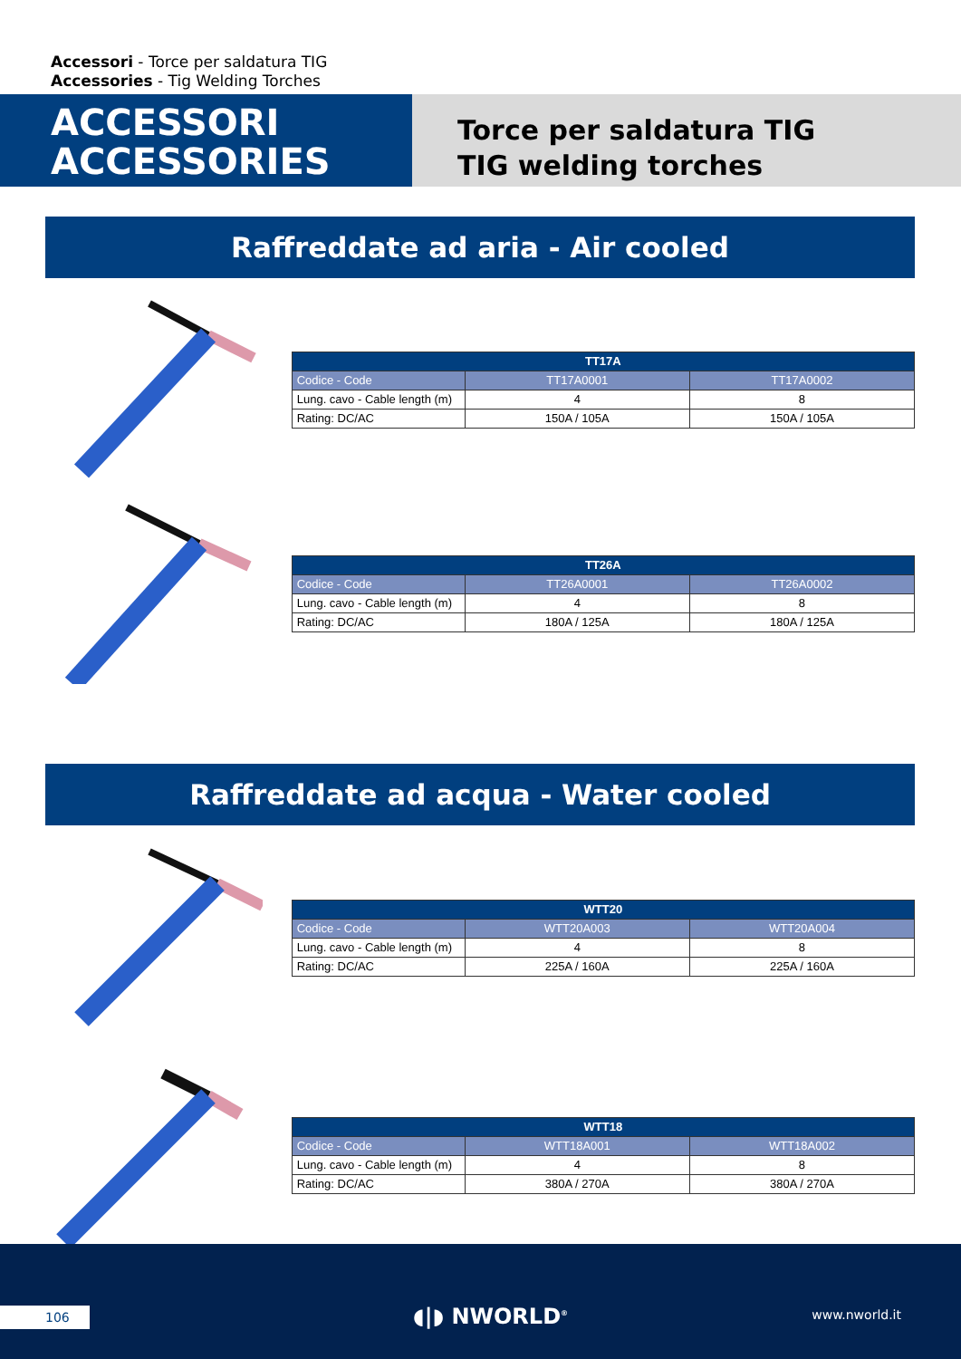Accessori - Torce per saldatura TIG
Accessories - Tig Welding Torches
ACCESSORI
ACCESSORIES
Torce per saldatura TIG
TIG welding torches
Raffreddate ad aria - Air cooled
| TT17A | | |
| --- | --- | --- |
| Codice - Code | TT17A0001 | TT17A0002 |
| Lung. cavo - Cable length (m) | 4 | 8 |
| Rating: DC/AC | 150A / 105A | 150A / 105A |
| TT26A | | |
| --- | --- | --- |
| Codice - Code | TT26A0001 | TT26A0002 |
| Lung. cavo - Cable length (m) | 4 | 8 |
| Rating: DC/AC | 180A / 125A | 180A / 125A |
Raffreddate ad acqua - Water cooled
| WTT20 | | |
| --- | --- | --- |
| Codice - Code | WTT20A003 | WTT20A004 |
| Lung. cavo - Cable length (m) | 4 | 8 |
| Rating: DC/AC | 225A / 160A | 225A / 160A |
| WTT18 | | |
| --- | --- | --- |
| Codice - Code | WTT18A001 | WTT18A002 |
| Lung. cavo - Cable length (m) | 4 | 8 |
| Rating: DC/AC | 380A / 270A | 380A / 270A |
106 ◖|◗ NWORLD<sup>®</sup> www.nworld.it